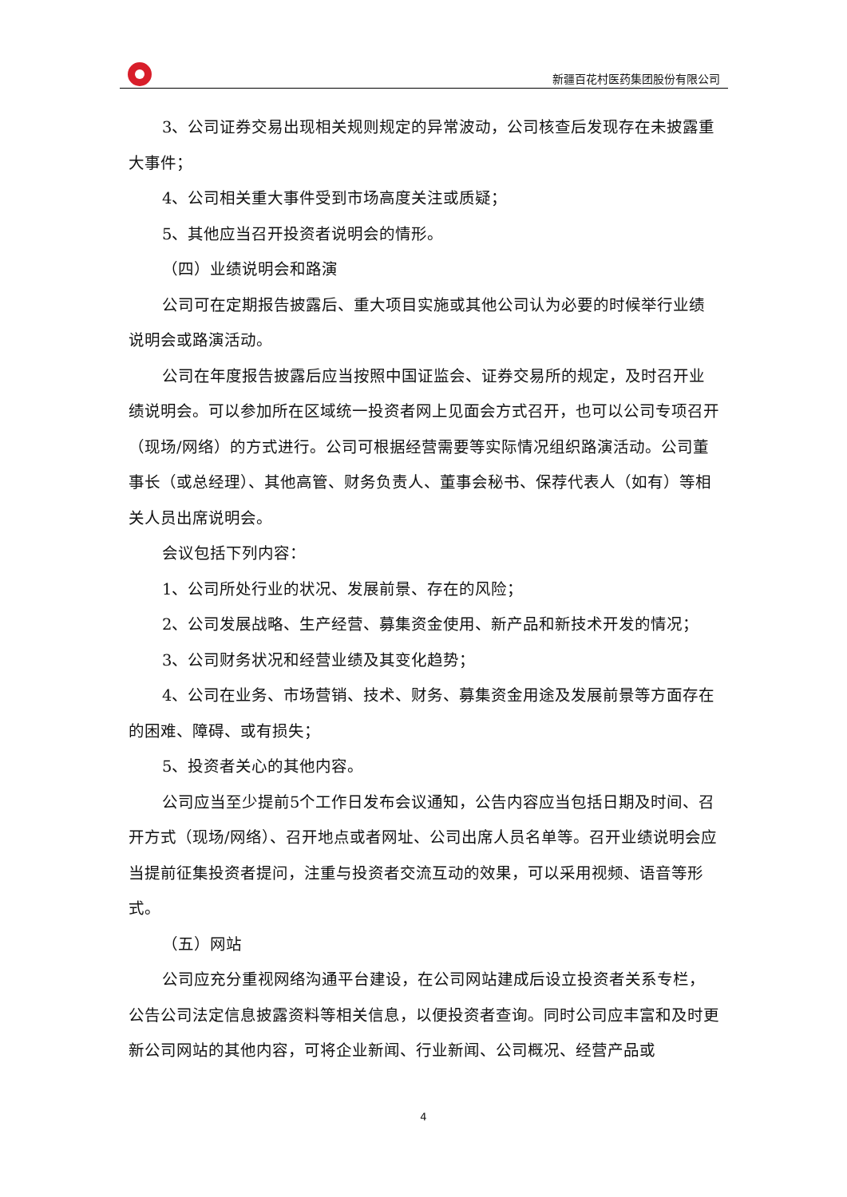新疆百花村医药集团股份有限公司
3、公司证券交易出现相关规则规定的异常波动，公司核查后发现存在未披露重大事件；
4、公司相关重大事件受到市场高度关注或质疑；
5、其他应当召开投资者说明会的情形。
（四）业绩说明会和路演
公司可在定期报告披露后、重大项目实施或其他公司认为必要的时候举行业绩说明会或路演活动。
公司在年度报告披露后应当按照中国证监会、证券交易所的规定，及时召开业绩说明会。可以参加所在区域统一投资者网上见面会方式召开，也可以公司专项召开（现场/网络）的方式进行。公司可根据经营需要等实际情况组织路演活动。公司董事长（或总经理）、其他高管、财务负责人、董事会秘书、保荐代表人（如有）等相关人员出席说明会。
会议包括下列内容：
1、公司所处行业的状况、发展前景、存在的风险；
2、公司发展战略、生产经营、募集资金使用、新产品和新技术开发的情况；
3、公司财务状况和经营业绩及其变化趋势；
4、公司在业务、市场营销、技术、财务、募集资金用途及发展前景等方面存在的困难、障碍、或有损失；
5、投资者关心的其他内容。
公司应当至少提前5个工作日发布会议通知，公告内容应当包括日期及时间、召开方式（现场/网络）、召开地点或者网址、公司出席人员名单等。召开业绩说明会应当提前征集投资者提问，注重与投资者交流互动的效果，可以采用视频、语音等形式。
（五）网站
公司应充分重视网络沟通平台建设，在公司网站建成后设立投资者关系专栏，公告公司法定信息披露资料等相关信息，以便投资者查询。同时公司应丰富和及时更新公司网站的其他内容，可将企业新闻、行业新闻、公司概况、经营产品或
4